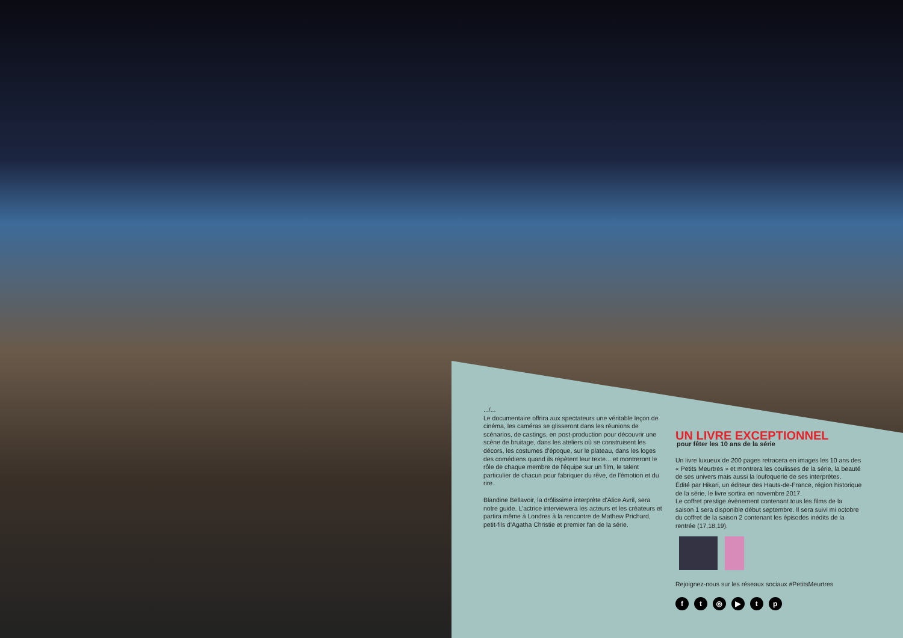.../...
Le documentaire offrira aux spectateurs une véritable leçon de cinéma, les caméras se glisseront dans les réunions de scénarios, de castings, en post-production pour découvrir une scène de bruitage, dans les ateliers où se construisent les décors, les costumes d'époque, sur le plateau, dans les loges des comédiens quand ils répètent leur texte... et montreront le rôle de chaque membre de l'équipe sur un film, le talent particulier de chacun pour fabriquer du rêve, de l'émotion et du rire.
Blandine Bellavoir, la drôlissime interprète d'Alice Avril, sera notre guide. L'actrice interviewera les acteurs et les créateurs et partira même à Londres à la rencontre de Mathew Prichard, petit-fils d'Agatha Christie et premier fan de la série.
UN LIVRE EXCEPTIONNEL
pour fêter les 10 ans de la série
Un livre luxueux de 200 pages retracera en images les 10 ans des « Petits Meurtres » et montrera les coulisses de la série, la beauté de ses univers mais aussi la loufoquerie de ses interprètes.
Édité par Hikari, un éditeur des Hauts-de-France, région historique de la série, le livre sortira en novembre 2017.
Le coffret prestige évènement contenant tous les films de la saison 1 sera disponible début septembre. Il sera suivi mi octobre du coffret de la saison 2 contenant les épisodes inédits de la rentrée (17,18,19).
Rejoignez-nous sur les réseaux sociaux #PetitsMeurtres
f t ◎ ▶ t p